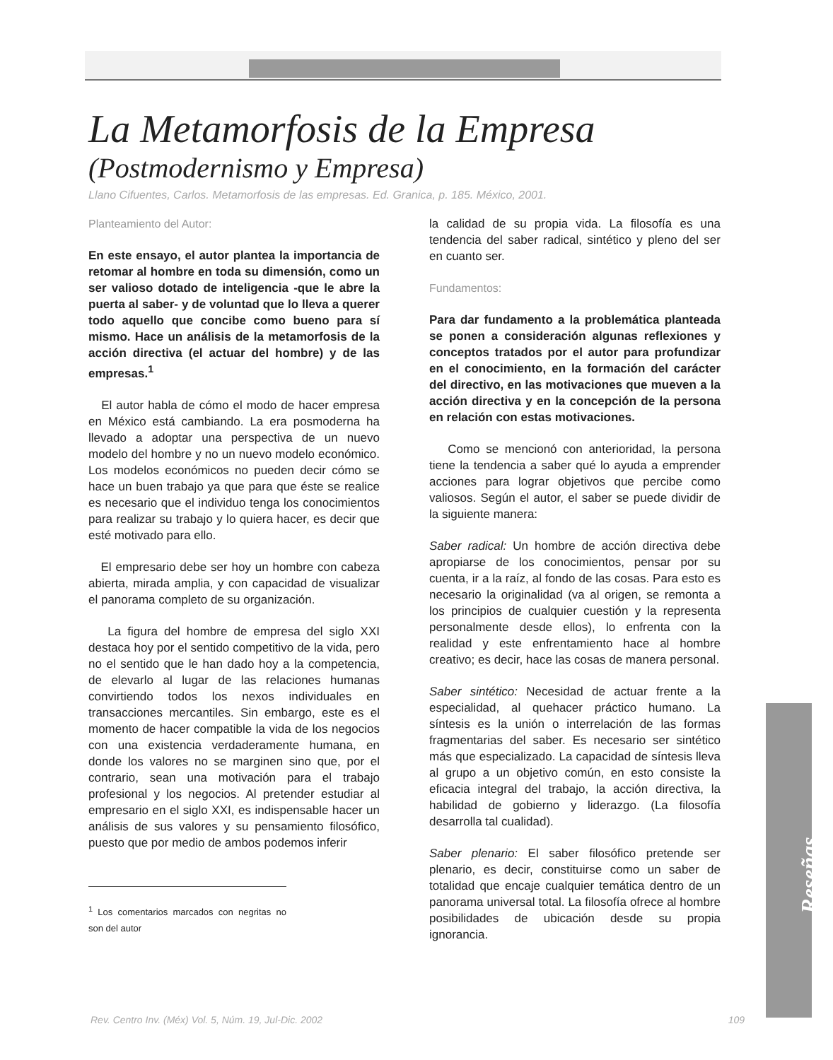Reseñas
La Metamorfosis de la Empresa
(Postmodernismo y Empresa)
Llano Cifuentes, Carlos. Metamorfosis de las empresas. Ed. Granica, p. 185. México, 2001.
Planteamiento del Autor:
En este ensayo, el autor plantea la importancia de retomar al hombre en toda su dimensión, como un ser valioso dotado de inteligencia -que le abre la puerta al saber- y de voluntad que lo lleva a querer todo aquello que concibe como bueno para sí mismo. Hace un análisis de la metamorfosis de la acción directiva (el actuar del hombre) y de las empresas.<sup>1</sup>
El autor habla de cómo el modo de hacer empresa en México está cambiando. La era posmoderna ha llevado a adoptar una perspectiva de un nuevo modelo del hombre y no un nuevo modelo económico. Los modelos económicos no pueden decir cómo se hace un buen trabajo ya que para que éste se realice es necesario que el individuo tenga los conocimientos para realizar su trabajo y lo quiera hacer, es decir que esté motivado para ello.
El empresario debe ser hoy un hombre con cabeza abierta, mirada amplia, y con capacidad de visualizar el panorama completo de su organización.
La figura del hombre de empresa del siglo XXI destaca hoy por el sentido competitivo de la vida, pero no el sentido que le han dado hoy a la competencia, de elevarlo al lugar de las relaciones humanas convirtiendo todos los nexos individuales en transacciones mercantiles. Sin embargo, este es el momento de hacer compatible la vida de los negocios con una existencia verdaderamente humana, en donde los valores no se marginen sino que, por el contrario, sean una motivación para el trabajo profesional y los negocios. Al pretender estudiar al empresario en el siglo XXI, es indispensable hacer un análisis de sus valores y su pensamiento filosófico, puesto que por medio de ambos podemos inferir
<sup>1</sup> Los comentarios marcados con negritas no son del autor
la calidad de su propia vida. La filosofía es una tendencia del saber radical, sintético y pleno del ser en cuanto ser.
Fundamentos:
Para dar fundamento a la problemática planteada se ponen a consideración algunas reflexiones y conceptos tratados por el autor para profundizar en el conocimiento, en la formación del carácter del directivo, en las motivaciones que mueven a la acción directiva y en la concepción de la persona en relación con estas motivaciones.
Como se mencionó con anterioridad, la persona tiene la tendencia a saber qué lo ayuda a emprender acciones para lograr objetivos que percibe como valiosos. Según el autor, el saber se puede dividir de la siguiente manera:
Saber radical: Un hombre de acción directiva debe apropiarse de los conocimientos, pensar por su cuenta, ir a la raíz, al fondo de las cosas. Para esto es necesario la originalidad (va al origen, se remonta a los principios de cualquier cuestión y la representa personalmente desde ellos), lo enfrenta con la realidad y este enfrentamiento hace al hombre creativo; es decir, hace las cosas de manera personal.
Saber sintético: Necesidad de actuar frente a la especialidad, al quehacer práctico humano. La síntesis es la unión o interrelación de las formas fragmentarias del saber. Es necesario ser sintético más que especializado. La capacidad de síntesis lleva al grupo a un objetivo común, en esto consiste la eficacia integral del trabajo, la acción directiva, la habilidad de gobierno y liderazgo. (La filosofía desarrolla tal cualidad).
Saber plenario: El saber filosófico pretende ser plenario, es decir, constituirse como un saber de totalidad que encaje cualquier temática dentro de un panorama universal total. La filosofía ofrece al hombre posibilidades de ubicación desde su propia ignorancia.
Rev. Centro Inv. (Méx) Vol. 5, Núm. 19, Jul-Dic. 2002 109